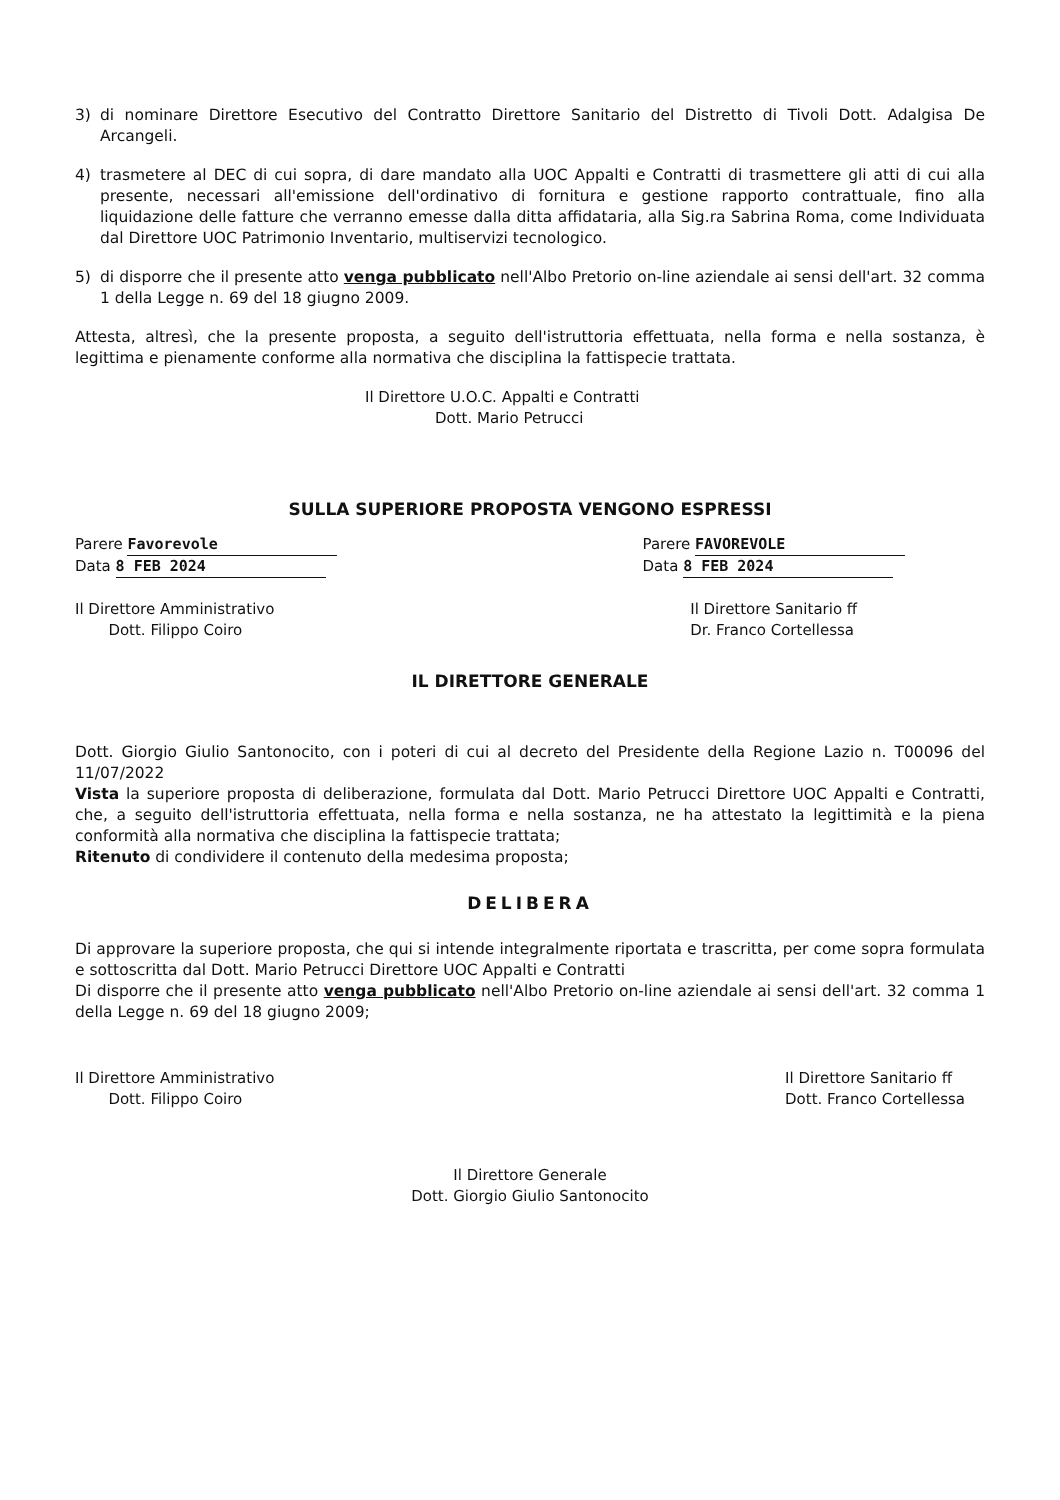3) di nominare Direttore Esecutivo del Contratto Direttore Sanitario del Distretto di Tivoli Dott. Adalgisa De Arcangeli.
4) trasmetere al DEC di cui sopra, di dare mandato alla UOC Appalti e Contratti di trasmettere gli atti di cui alla presente, necessari all'emissione dell'ordinativo di fornitura e gestione rapporto contrattuale, fino alla liquidazione delle fatture che verranno emesse dalla ditta affidataria, alla Sig.ra Sabrina Roma, come Individuata dal Direttore UOC Patrimonio Inventario, multiservizi tecnologico.
5) di disporre che il presente atto venga pubblicato nell'Albo Pretorio on-line aziendale ai sensi dell'art. 32 comma 1 della Legge n. 69 del 18 giugno 2009.
Attesta, altresì, che la presente proposta, a seguito dell'istruttoria effettuata, nella forma e nella sostanza, è legittima e pienamente conforme alla normativa che disciplina la fattispecie trattata.
Il Direttore U.O.C. Appalti e Contratti
Dott. Mario Petrucci
SULLA SUPERIORE PROPOSTA VENGONO ESPRESSI
Parere Favorevole
Data 8 FEB 2024
Il Direttore Amministrativo
Dott. Filippo Coiro
Parere FAVOREVOLE
Data 8 FEB 2024
Il Direttore Sanitario ff
Dr. Franco Cortellessa
IL DIRETTORE GENERALE
Dott. Giorgio Giulio Santonocito, con i poteri di cui al decreto del Presidente della Regione Lazio n. T00096 del 11/07/2022
Vista la superiore proposta di deliberazione, formulata dal Dott. Mario Petrucci Direttore UOC Appalti e Contratti, che, a seguito dell'istruttoria effettuata, nella forma e nella sostanza, ne ha attestato la legittimità e la piena conformità alla normativa che disciplina la fattispecie trattata;
Ritenuto di condividere il contenuto della medesima proposta;
DELIBERA
Di approvare la superiore proposta, che qui si intende integralmente riportata e trascritta, per come sopra formulata e sottoscritta dal Dott. Mario Petrucci Direttore UOC Appalti e Contratti
Di disporre che il presente atto venga pubblicato nell'Albo Pretorio on-line aziendale ai sensi dell'art. 32 comma 1 della Legge n. 69 del 18 giugno 2009;
Il Direttore Amministrativo
Dott. Filippo Coiro
Il Direttore Sanitario ff
Dott. Franco Cortellessa
Il Direttore Generale
Dott. Giorgio Giulio Santonocito